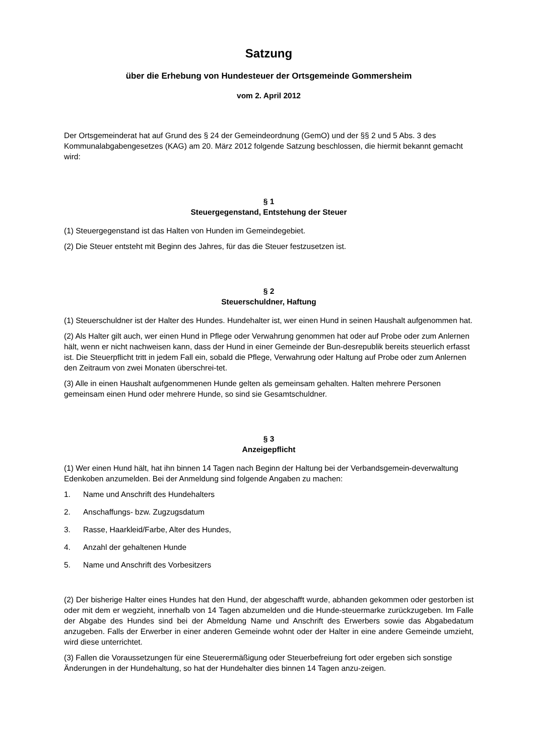Satzung
über die Erhebung von Hundesteuer der Ortsgemeinde Gommersheim
vom 2. April 2012
Der Ortsgemeinderat hat auf Grund des § 24 der Gemeindeordnung (GemO) und der §§ 2 und 5 Abs. 3 des Kommunalabgabengesetzes (KAG) am 20. März 2012 folgende Satzung beschlossen, die hiermit bekannt gemacht wird:
§ 1
Steuergegenstand, Entstehung der Steuer
(1) Steuergegenstand ist das Halten von Hunden im Gemeindegebiet.
(2) Die Steuer entsteht mit Beginn des Jahres, für das die Steuer festzusetzen ist.
§ 2
Steuerschuldner, Haftung
(1) Steuerschuldner ist der Halter des Hundes. Hundehalter ist, wer einen Hund in seinen Haushalt aufgenommen hat.
(2) Als Halter gilt auch, wer einen Hund in Pflege oder Verwahrung genommen hat oder auf Probe oder zum Anlernen hält, wenn er nicht nachweisen kann, dass der Hund in einer Gemeinde der Bun-desrepublik bereits steuerlich erfasst ist. Die Steuerpflicht tritt in jedem Fall ein, sobald die Pflege, Verwahrung oder Haltung auf Probe oder zum Anlernen den Zeitraum von zwei Monaten überschrei-tet.
(3) Alle in einen Haushalt aufgenommenen Hunde gelten als gemeinsam gehalten. Halten mehrere Personen gemeinsam einen Hund oder mehrere Hunde, so sind sie Gesamtschuldner.
§ 3
Anzeigepflicht
(1) Wer einen Hund hält, hat ihn binnen 14 Tagen nach Beginn der Haltung bei der Verbandsgemein-deverwaltung Edenkoben anzumelden. Bei der Anmeldung sind folgende Angaben zu machen:
1. Name und Anschrift des Hundehalters
2. Anschaffungs- bzw. Zugzugsdatum
3. Rasse, Haarkleid/Farbe, Alter des Hundes,
4. Anzahl der gehaltenen Hunde
5. Name und Anschrift des Vorbesitzers
(2) Der bisherige Halter eines Hundes hat den Hund, der abgeschafft wurde, abhanden gekommen oder gestorben ist oder mit dem er wegzieht, innerhalb von 14 Tagen abzumelden und die Hunde-steuermarke zurückzugeben. Im Falle der Abgabe des Hundes sind bei der Abmeldung Name und Anschrift des Erwerbers sowie das Abgabedatum anzugeben. Falls der Erwerber in einer anderen Gemeinde wohnt oder der Halter in eine andere Gemeinde umzieht, wird diese unterrichtet.
(3) Fallen die Voraussetzungen für eine Steuerermäßigung oder Steuerbefreiung fort oder ergeben sich sonstige Änderungen in der Hundehaltung, so hat der Hundehalter dies binnen 14 Tagen anzu-zeigen.